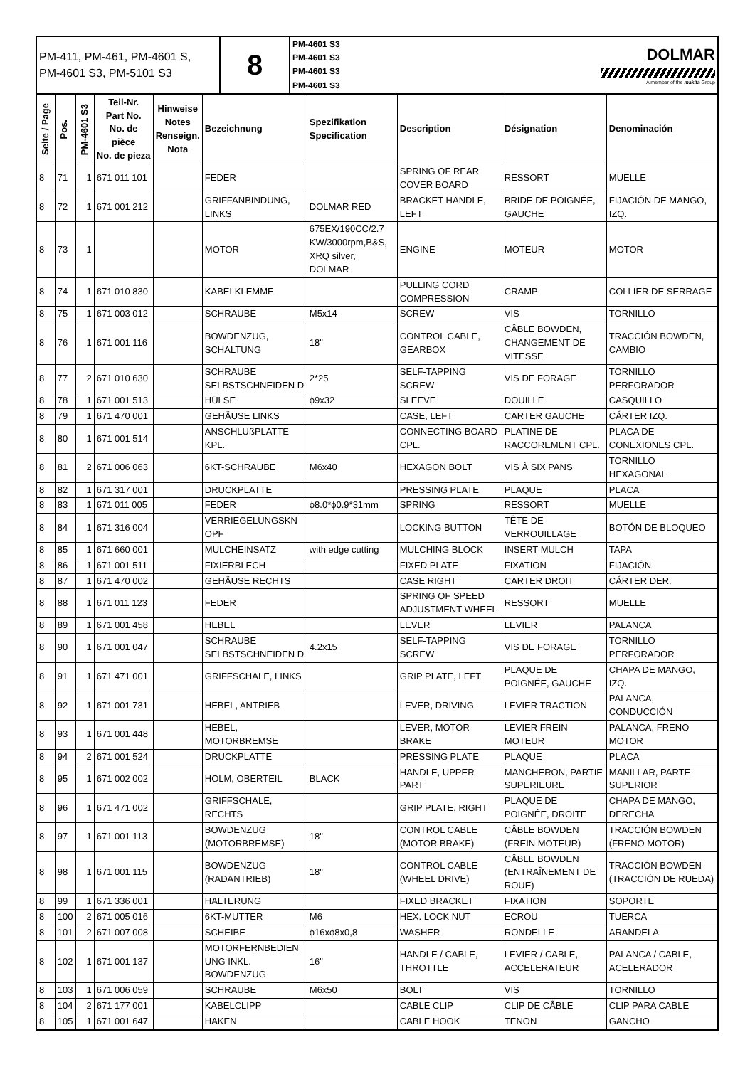| PM-411, PM-461, PM-4601 S, PM-4601 S3, PM-5101 S3 | 8 | PM-4601 S3 PM-4601 S3 PM-4601 S3 PM-4601 S3 | DOLMAR A member of the makita Group |
| Seite / Page | Pos. | PM-4601 S3 | Teil-Nr. Part No. No. de pièce No. de pieza | Hinweise Notes Renseign. Nota | Bezeichnung | Spezifikation Specification | Description | Désignation | Denominación |
| --- | --- | --- | --- | --- | --- | --- | --- | --- | --- |
| 8 | 71 | 1 | 671 011 101 | | FEDER | | SPRING OF REAR COVER BOARD | RESSORT | MUELLE |
| 8 | 72 | 1 | 671 001 212 | | GRIFFANBINDUNG, LINKS | DOLMAR RED | BRACKET HANDLE, LEFT | BRIDE DE POIGNÉE, GAUCHE | FIJACIÓN DE MANGO, IZQ. |
| 8 | 73 | 1 | | | MOTOR | 675EX/190CC/2.7 KW/3000rpm,B&S, XRQ silver, DOLMAR | ENGINE | MOTEUR | MOTOR |
| 8 | 74 | 1 | 671 010 830 | | KABELKLEMME | | PULLING CORD COMPRESSION | CRAMP | COLLIER DE SERRAGE |
| 8 | 75 | 1 | 671 003 012 | | SCHRAUBE | M5x14 | SCREW | VIS | TORNILLO |
| 8 | 76 | 1 | 671 001 116 | | BOWDENZUG, SCHALTUNG | 18" | CONTROL CABLE, GEARBOX | CÂBLE BOWDEN, CHANGEMENT DE VITESSE | TRACCIÓN BOWDEN, CAMBIO |
| 8 | 77 | 2 | 671 010 630 | | SCHRAUBE SELBSTSCHNEIDEN D | 2*25 | SELF-TAPPING SCREW | VIS DE FORAGE | TORNILLO PERFORADOR |
| 8 | 78 | 1 | 671 001 513 | | HÜLSE | ϕ9x32 | SLEEVE | DOUILLE | CASQUILLO |
| 8 | 79 | 1 | 671 470 001 | | GEHÄUSE LINKS | | CASE, LEFT | CARTER GAUCHE | CÁRTER IZQ. |
| 8 | 80 | 1 | 671 001 514 | | ANSCHLUßPLATTE KPL. | | CONNECTING BOARD CPL. | PLATINE DE RACCOREMENT CPL. | PLACA DE CONEXIONES CPL. |
| 8 | 81 | 2 | 671 006 063 | | 6KT-SCHRAUBE | M6x40 | HEXAGON BOLT | VIS À SIX PANS | TORNILLO HEXAGONAL |
| 8 | 82 | 1 | 671 317 001 | | DRUCKPLATTE | | PRESSING PLATE | PLAQUE | PLACA |
| 8 | 83 | 1 | 671 011 005 | | FEDER | ϕ8.0*ϕ0.9*31mm | SPRING | RESSORT | MUELLE |
| 8 | 84 | 1 | 671 316 004 | | VERRIEGELUNGSKN OPF | | LOCKING BUTTON | TÊTE DE VERROUILLAGE | BOTÓN DE BLOQUEO |
| 8 | 85 | 1 | 671 660 001 | | MULCHEINSATZ | with edge cutting | MULCHING BLOCK | INSERT MULCH | TAPA |
| 8 | 86 | 1 | 671 001 511 | | FIXIERBLECH | | FIXED PLATE | FIXATION | FIJACIÓN |
| 8 | 87 | 1 | 671 470 002 | | GEHÄUSE RECHTS | | CASE RIGHT | CARTER DROIT | CÁRTER DER. |
| 8 | 88 | 1 | 671 011 123 | | FEDER | | SPRING OF SPEED ADJUSTMENT WHEEL | RESSORT | MUELLE |
| 8 | 89 | 1 | 671 001 458 | | HEBEL | | LEVER | LEVIER | PALANCA |
| 8 | 90 | 1 | 671 001 047 | | SCHRAUBE SELBSTSCHNEIDEN D | 4.2x15 | SELF-TAPPING SCREW | VIS DE FORAGE | TORNILLO PERFORADOR |
| 8 | 91 | 1 | 671 471 001 | | GRIFFSCHALE, LINKS | | GRIP PLATE, LEFT | PLAQUE DE POIGNÉE, GAUCHE | CHAPA DE MANGO, IZQ. |
| 8 | 92 | 1 | 671 001 731 | | HEBEL, ANTRIEB | | LEVER, DRIVING | LEVIER TRACTION | PALANCA, CONDUCCIÓN |
| 8 | 93 | 1 | 671 001 448 | | HEBEL, MOTORBREMSE | | LEVER, MOTOR BRAKE | LEVIER FREIN MOTEUR | PALANCA, FRENO MOTOR |
| 8 | 94 | 2 | 671 001 524 | | DRUCKPLATTE | | PRESSING PLATE | PLAQUE | PLACA |
| 8 | 95 | 1 | 671 002 002 | | HOLM, OBERTEIL | BLACK | HANDLE, UPPER PART | MANCHERON, PARTIE SUPERIEURE | MANILLAR, PARTE SUPERIOR |
| 8 | 96 | 1 | 671 471 002 | | GRIFFSCHALE, RECHTS | | GRIP PLATE, RIGHT | PLAQUE DE POIGNÉE, DROITE | CHAPA DE MANGO, DERECHA |
| 8 | 97 | 1 | 671 001 113 | | BOWDENZUG (MOTORBREMSE) | 18" | CONTROL CABLE (MOTOR BRAKE) | CÂBLE BOWDEN (FREIN MOTEUR) | TRACCIÓN BOWDEN (FRENO MOTOR) |
| 8 | 98 | 1 | 671 001 115 | | BOWDENZUG (RADANTRIEB) | 18" | CONTROL CABLE (WHEEL DRIVE) | CÂBLE BOWDEN (ENTRAÎNEMENT DE ROUE) | TRACCIÓN BOWDEN (TRACCIÓN DE RUEDA) |
| 8 | 99 | 1 | 671 336 001 | | HALTERUNG | | FIXED BRACKET | FIXATION | SOPORTE |
| 8 | 100 | 2 | 671 005 016 | | 6KT-MUTTER | M6 | HEX. LOCK NUT | ECROU | TUERCA |
| 8 | 101 | 2 | 671 007 008 | | SCHEIBE | ϕ16xϕ8x0,8 | WASHER | RONDELLE | ARANDELA |
| 8 | 102 | 1 | 671 001 137 | | MOTORFERNBEDIEN UNG INKL. BOWDENZUG | 16" | HANDLE / CABLE, THROTTLE | LEVIER / CABLE, ACCELERATEUR | PALANCA / CABLE, ACELERADOR |
| 8 | 103 | 1 | 671 006 059 | | SCHRAUBE | M6x50 | BOLT | VIS | TORNILLO |
| 8 | 104 | 2 | 671 177 001 | | KABELCLIPP | | CABLE CLIP | CLIP DE CÂBLE | CLIP PARA CABLE |
| 8 | 105 | 1 | 671 001 647 | | HAKEN | | CABLE HOOK | TENON | GANCHO |